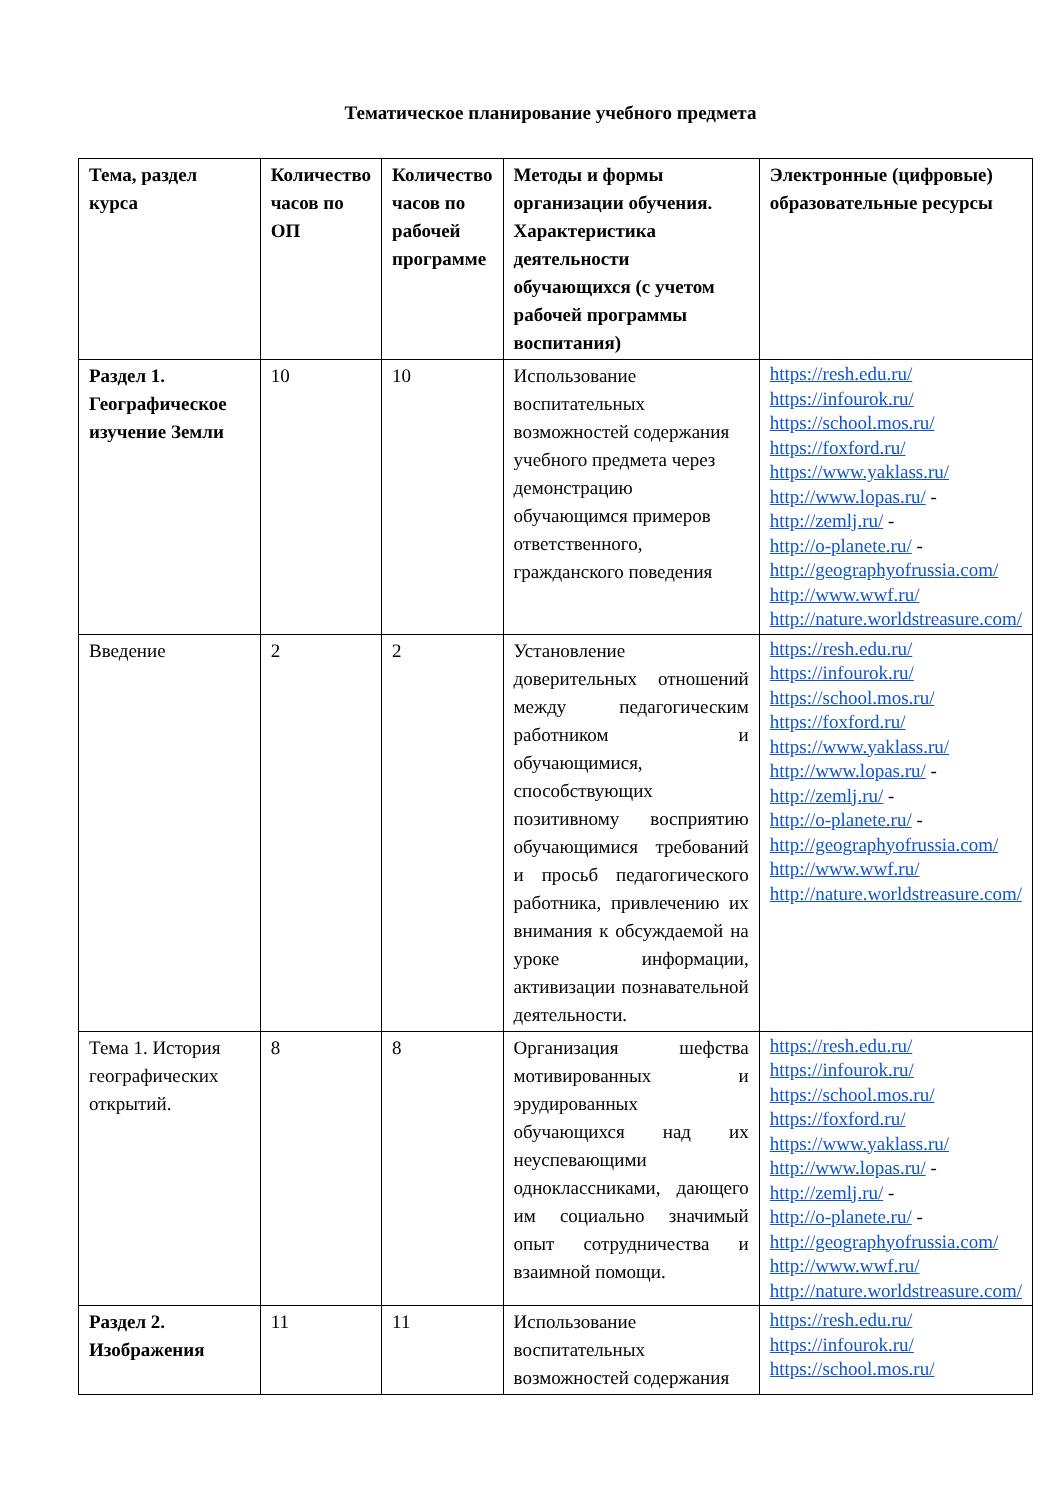Тематическое планирование учебного предмета
| Тема, раздел курса | Количество часов по ОП | Количество часов по рабочей программе | Методы и формы организации обучения. Характеристика деятельности обучающихся (с учетом рабочей программы воспитания) | Электронные (цифровые) образовательные ресурсы |
| --- | --- | --- | --- | --- |
| Раздел 1. Географическое изучение Земли | 10 | 10 | Использование воспитательных возможностей содержания учебного предмета через демонстрацию обучающимся примеров ответственного, гражданского поведения | https://resh.edu.ru/ https://infourok.ru/ https://school.mos.ru/ https://foxford.ru/ https://www.yaklass.ru/ http://www.lopas.ru/ - http://zemlj.ru/ - http://o-planete.ru/ - http://geographyofrussia.com/ http://www.wwf.ru/ http://nature.worldstreasure.com/ |
| Введение | 2 | 2 | Установление доверительных отношений между педагогическим работником и обучающимися, способствующих позитивному восприятию обучающимися требований и просьб педагогического работника, привлечению их внимания к обсуждаемой на уроке информации, активизации познавательной деятельности. | https://resh.edu.ru/ https://infourok.ru/ https://school.mos.ru/ https://foxford.ru/ https://www.yaklass.ru/ http://www.lopas.ru/ - http://zemlj.ru/ - http://o-planete.ru/ - http://geographyofrussia.com/ http://www.wwf.ru/ http://nature.worldstreasure.com/ |
| Тема 1. История географических открытий. | 8 | 8 | Организация шефства мотивированных и эрудированных обучающихся над их неуспевающими одноклассниками, дающего им социально значимый опыт сотрудничества и взаимной помощи. | https://resh.edu.ru/ https://infourok.ru/ https://school.mos.ru/ https://foxford.ru/ https://www.yaklass.ru/ http://www.lopas.ru/ - http://zemlj.ru/ - http://o-planete.ru/ - http://geographyofrussia.com/ http://www.wwf.ru/ http://nature.worldstreasure.com/ |
| Раздел 2. Изображения | 11 | 11 | Использование воспитательных возможностей содержания | https://resh.edu.ru/ https://infourok.ru/ https://school.mos.ru/ |